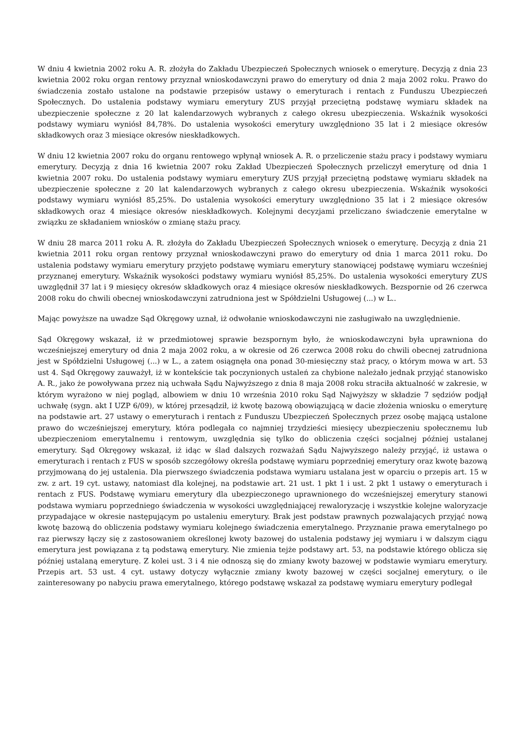W dniu 4 kwietnia 2002 roku A. R. złożyła do Zakładu Ubezpieczeń Społecznych wniosek o emeryturę. Decyzją z dnia 23 kwietnia 2002 roku organ rentowy przyznał wnioskodawczyni prawo do emerytury od dnia 2 maja 2002 roku. Prawo do świadczenia zostało ustalone na podstawie przepisów ustawy o emeryturach i rentach z Funduszu Ubezpieczeń Społecznych. Do ustalenia podstawy wymiaru emerytury ZUS przyjął przeciętną podstawę wymiaru składek na ubezpieczenie społeczne z 20 lat kalendarzowych wybranych z całego okresu ubezpieczenia. Wskaźnik wysokości podstawy wymiaru wyniósł 84,78%. Do ustalenia wysokości emerytury uwzględniono 35 lat i 2 miesiące okresów składkowych oraz 3 miesiące okresów nieskładkowych.
W dniu 12 kwietnia 2007 roku do organu rentowego wpłynął wniosek A. R. o przeliczenie stażu pracy i podstawy wymiaru emerytury. Decyzją z dnia 16 kwietnia 2007 roku Zakład Ubezpieczeń Społecznych przeliczył emeryturę od dnia 1 kwietnia 2007 roku. Do ustalenia podstawy wymiaru emerytury ZUS przyjął przeciętną podstawę wymiaru składek na ubezpieczenie społeczne z 20 lat kalendarzowych wybranych z całego okresu ubezpieczenia. Wskaźnik wysokości podstawy wymiaru wyniósł 85,25%. Do ustalenia wysokości emerytury uwzględniono 35 lat i 2 miesiące okresów składkowych oraz 4 miesiące okresów nieskładkowych. Kolejnymi decyzjami przeliczano świadczenie emerytalne w związku ze składaniem wniosków o zmianę stażu pracy.
W dniu 28 marca 2011 roku A. R. złożyła do Zakładu Ubezpieczeń Społecznych wniosek o emeryturę. Decyzją z dnia 21 kwietnia 2011 roku organ rentowy przyznał wnioskodawczyni prawo do emerytury od dnia 1 marca 2011 roku. Do ustalenia podstawy wymiaru emerytury przyjęto podstawę wymiaru emerytury stanowiącej podstawę wymiaru wcześniej przyznanej emerytury. Wskaźnik wysokości podstawy wymiaru wyniósł 85,25%. Do ustalenia wysokości emerytury ZUS uwzględnił 37 lat i 9 miesięcy okresów składkowych oraz 4 miesiące okresów nieskładkowych. Bezspornie od 26 czerwca 2008 roku do chwili obecnej wnioskodawczyni zatrudniona jest w Spółdzielni Usługowej (...) w L..
Mając powyższe na uwadze Sąd Okręgowy uznał, iż odwołanie wnioskodawczyni nie zasługiwało na uwzględnienie.
Sąd Okręgowy wskazał, iż w przedmiotowej sprawie bezspornym było, że wnioskodawczyni była uprawniona do wcześniejszej emerytury od dnia 2 maja 2002 roku, a w okresie od 26 czerwca 2008 roku do chwili obecnej zatrudniona jest w Spółdzielni Usługowej (...) w L., a zatem osiągnęła ona ponad 30-miesięczny staż pracy, o którym mowa w art. 53 ust 4. Sąd Okręgowy zauważył, iż w kontekście tak poczynionych ustaleń za chybione należało jednak przyjąć stanowisko A. R., jako że powoływana przez nią uchwała Sądu Najwyższego z dnia 8 maja 2008 roku straciła aktualność w zakresie, w którym wyrażono w niej pogląd, albowiem w dniu 10 września 2010 roku Sąd Najwyższy w składzie 7 sędziów podjął uchwałę (sygn. akt I UZP 6/09), w której przesądził, iż kwotę bazową obowiązującą w dacie złożenia wniosku o emeryturę na podstawie art. 27 ustawy o emeryturach i rentach z Funduszu Ubezpieczeń Społecznych przez osobę mającą ustalone prawo do wcześniejszej emerytury, która podlegała co najmniej trzydzieści miesięcy ubezpieczeniu społecznemu lub ubezpieczeniom emerytalnemu i rentowym, uwzględnia się tylko do obliczenia części socjalnej później ustalanej emerytury. Sąd Okręgowy wskazał, iż idąc w ślad dalszych rozważań Sądu Najwyższego należy przyjąć, iż ustawa o emeryturach i rentach z FUS w sposób szczegółowy określa podstawę wymiaru poprzedniej emerytury oraz kwotę bazową przyjmowaną do jej ustalenia. Dla pierwszego świadczenia podstawa wymiaru ustalana jest w oparciu o przepis art. 15 w zw. z art. 19 cyt. ustawy, natomiast dla kolejnej, na podstawie art. 21 ust. 1 pkt 1 i ust. 2 pkt 1 ustawy o emeryturach i rentach z FUS. Podstawę wymiaru emerytury dla ubezpieczonego uprawnionego do wcześniejszej emerytury stanowi podstawa wymiaru poprzedniego świadczenia w wysokości uwzględniającej rewaloryzację i wszystkie kolejne waloryzacje przypadające w okresie następującym po ustaleniu emerytury. Brak jest podstaw prawnych pozwalających przyjąć nową kwotę bazową do obliczenia podstawy wymiaru kolejnego świadczenia emerytalnego. Przyznanie prawa emerytalnego po raz pierwszy łączy się z zastosowaniem określonej kwoty bazowej do ustalenia podstawy jej wymiaru i w dalszym ciągu emerytura jest powiązana z tą podstawą emerytury. Nie zmienia tejże podstawy art. 53, na podstawie którego oblicza się później ustalaną emeryturę. Z kolei ust. 3 i 4 nie odnoszą się do zmiany kwoty bazowej w podstawie wymiaru emerytury. Przepis art. 53 ust. 4 cyt. ustawy dotyczy wyłącznie zmiany kwoty bazowej w części socjalnej emerytury, o ile zainteresowany po nabyciu prawa emerytalnego, którego podstawę wskazał za podstawę wymiaru emerytury podlegał